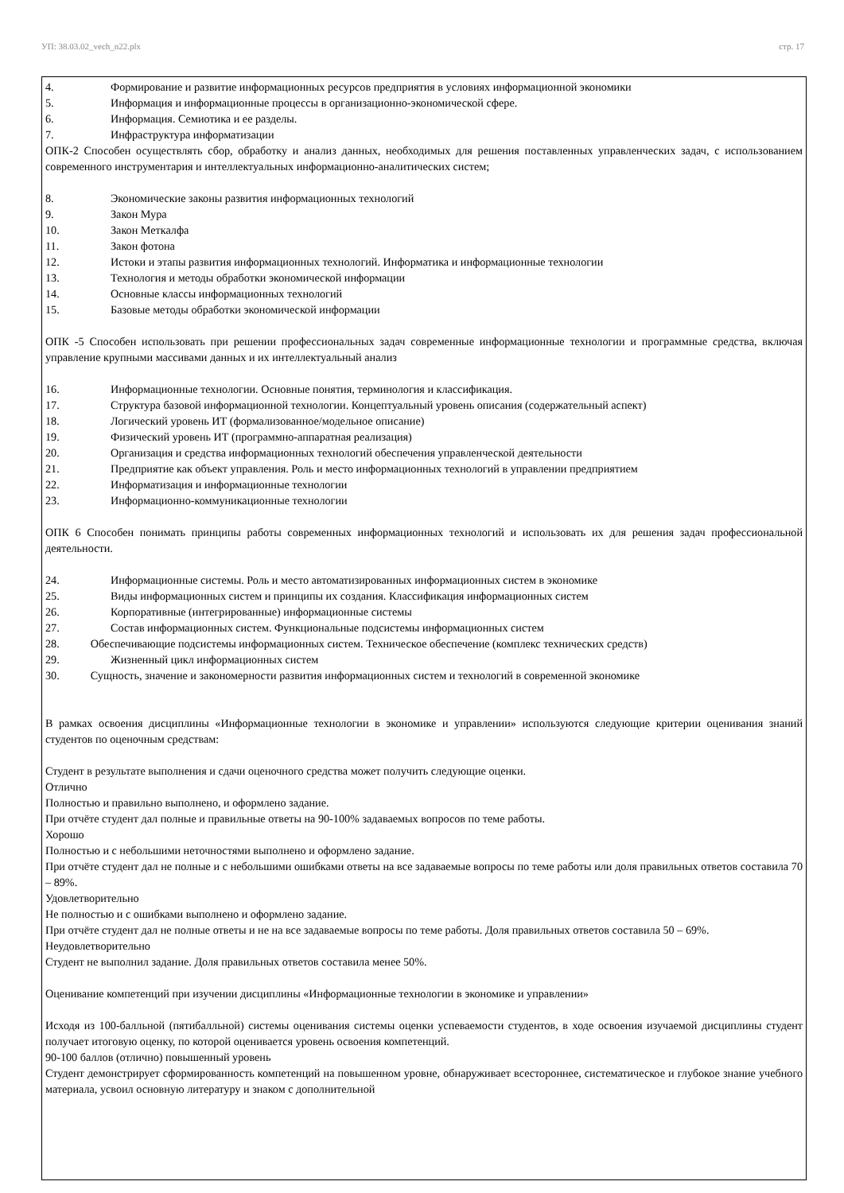УП: 38.03.02_vech_n22.plx стр. 17
4. Формирование и развитие информационных ресурсов предприятия в условиях информационной экономики
5. Информация и информационные процессы в организационно-экономической сфере.
6. Информация. Семиотика и ее разделы.
7. Инфраструктура информатизации
ОПК-2 Способен осуществлять сбор, обработку и анализ данных, необходимых для решения поставленных управленческих задач, с использованием современного инструментария и интеллектуальных информационно-аналитических систем;
8. Экономические законы развития информационных технологий
9. Закон Мура
10. Закон Меткалфа
11. Закон фотона
12. Истоки и этапы развития информационных технологий. Информатика и информационные технологии
13. Технология и методы обработки экономической информации
14. Основные классы информационных технологий
15. Базовые методы обработки экономической информации
ОПК -5 Способен использовать при решении профессиональных задач современные информационные технологии и программные средства, включая управление крупными массивами данных и их интеллектуальный анализ
16. Информационные технологии. Основные понятия, терминология и классификация.
17. Структура базовой информационной технологии. Концептуальный уровень описания (содержательный аспект)
18. Логический уровень ИТ (формализованное/модельное описание)
19. Физический уровень ИТ (программно-аппаратная реализация)
20. Организация и средства информационных технологий обеспечения управленческой деятельности
21. Предприятие как объект управления. Роль и место информационных технологий в управлении предприятием
22. Информатизация и информационные технологии
23. Информационно-коммуникационные технологии
ОПК 6 Способен понимать принципы работы современных информационных технологий и использовать их для решения задач профессиональной деятельности.
24. Информационные системы. Роль и место автоматизированных информационных систем в экономике
25. Виды информационных систем и принципы их создания. Классификация информационных систем
26. Корпоративные (интегрированные) информационные системы
27. Состав информационных систем. Функциональные подсистемы информационных систем
28. Обеспечивающие подсистемы информационных систем. Техническое обеспечение (комплекс технических средств)
29. Жизненный цикл информационных систем
30. Сущность, значение и закономерности развития информационных систем и технологий в современной экономике
В рамках освоения дисциплины «Информационные технологии в экономике и управлении» используются следующие критерии оценивания знаний студентов по оценочным средствам:
Студент в результате выполнения и сдачи оценочного средства может получить следующие оценки.
Отлично
Полностью и правильно выполнено, и оформлено задание.
При отчёте студент дал полные и правильные ответы на 90-100% задаваемых вопросов по теме работы.
Хорошо
Полностью и с небольшими неточностями выполнено и оформлено задание.
При отчёте студент дал не полные и с небольшими ошибками ответы на все задаваемые вопросы по теме работы или доля правильных ответов составила 70 – 89%.
Удовлетворительно
Не полностью и с ошибками выполнено и оформлено задание.
При отчёте студент дал не полные ответы и не на все задаваемые вопросы по теме работы. Доля правильных ответов составила 50 – 69%.
Неудовлетворительно
Студент не выполнил задание. Доля правильных ответов составила менее 50%.
Оценивание компетенций при изучении дисциплины «Информационные технологии в экономике и управлении»
Исходя из 100-балльной (пятибалльной) системы оценивания системы оценки успеваемости студентов, в ходе освоения изучаемой дисциплины студент получает итоговую оценку, по которой оценивается уровень освоения компетенций.
90-100 баллов (отлично) повышенный уровень
Студент демонстрирует сформированность компетенций на повышенном уровне, обнаруживает всестороннее, систематическое и глубокое знание учебного материала, усвоил основную литературу и знаком с дополнительной